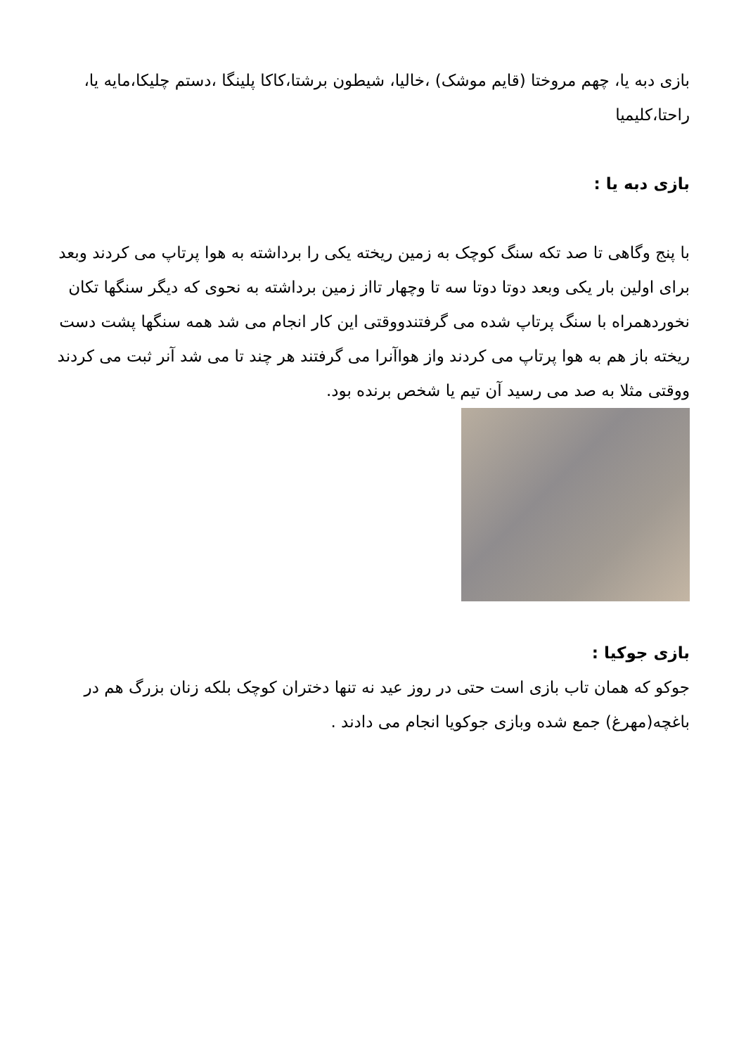بازی دبه یا، چهم مروختا (قایم موشک) ،خالیا، شیطون برشتا،کاکا پلینگا ،دستم چلیکا،مایه یا، راحتا،کلیمیا
بازی دبه یا :
با پنج وگاهی تا صد تکه سنگ کوچک به زمین ریخته یکی را برداشته به هوا پرتاپ می کردند وبعد برای اولین بار یکی وبعد دوتا دوتا سه تا وچهار تااز زمین برداشته به نحوی که دیگر سنگها تکان نخوردهمراه با سنگ پرتاپ شده می گرفتندووقتی این کار انجام می شد همه سنگها پشت دست ریخته باز هم به هوا پرتاپ می کردند واز هواآنرا می گرفتند هر چند تا می شد آنر ثبت می کردند ووقتی مثلا به صد می رسید آن تیم یا شخص برنده بود.
بازی جوکیا :
جوکو که همان تاب بازی است حتی در روز عید نه تنها دختران کوچک بلکه زنان بزرگ هم در باغچه(مهرغ) جمع شده وبازی جوکویا انجام می دادند .